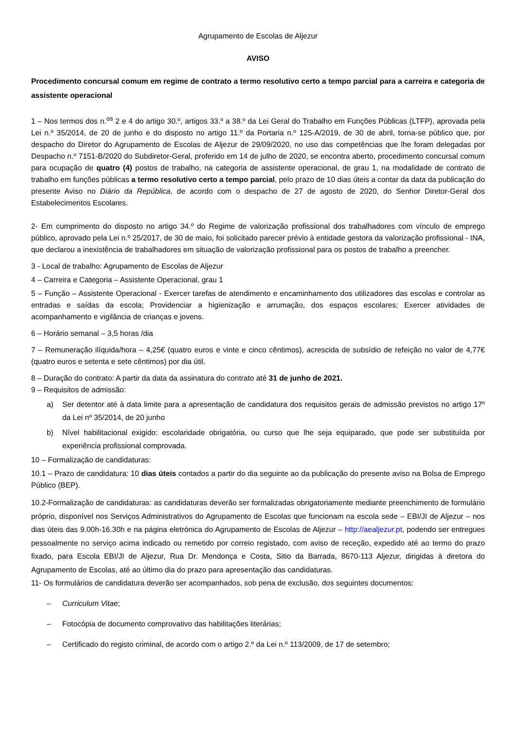Agrupamento de Escolas de Aljezur
AVISO
Procedimento concursal comum em regime de contrato a termo resolutivo certo a tempo parcial para a carreira e categoria de assistente operacional
1 – Nos termos dos n.<sup>os</sup> 2 e 4 do artigo 30.º, artigos 33.º a 38.º da Lei Geral do Trabalho em Funções Públicas (LTFP), aprovada pela Lei n.º 35/2014, de 20 de junho e do disposto no artigo 11.º da Portaria n.º 125-A/2019, de 30 de abril, torna-se público que, por despacho do Diretor do Agrupamento de Escolas de Aljezur de 29/09/2020, no uso das competências que lhe foram delegadas por Despacho n.º 7151-B/2020 do Subdiretor-Geral, proferido em 14 de julho de 2020, se encontra aberto, procedimento concursal comum para ocupação de quatro (4) postos de trabalho, na categoria de assistente operacional, de grau 1, na modalidade de contrato de trabalho em funções públicas a termo resolutivo certo a tempo parcial, pelo prazo de 10 dias úteis a contar da data da publicação do presente Aviso no Diário da República, de acordo com o despacho de 27 de agosto de 2020, do Senhor Diretor-Geral dos Estabelecimentos Escolares.
2- Em cumprimento do disposto no artigo 34.º do Regime de valorização profissional dos trabalhadores com vínculo de emprego público, aprovado pela Lei n.º 25/2017, de 30 de maio, foi solicitado parecer prévio à entidade gestora da valorização profissional - INA, que declarou a inexistência de trabalhadores em situação de valorização profissional para os postos de trabalho a preencher.
3 - Local de trabalho: Agrupamento de Escolas de Aljezur
4 – Carreira e Categoria – Assistente Operacional, grau 1
5 – Função – Assistente Operacional - Exercer tarefas de atendimento e encaminhamento dos utilizadores das escolas e controlar as entradas e saídas da escola; Providenciar a higienização e arrumação, dos espaços escolares; Exercer atividades de acompanhamento e vigilância de crianças e jovens.
6 – Horário semanal – 3,5 horas /dia
7 – Remuneração ilíquida/hora – 4,25€ (quatro euros e vinte e cinco cêntimos), acrescida de subsídio de refeição no valor de 4,77€ (quatro euros e setenta e sete cêntimos) por dia útil.
8 – Duração do contrato: A partir da data da assinatura do contrato até 31 de junho de 2021.
9 – Requisitos de admissão:
a) Ser detentor até à data limite para a apresentação de candidatura dos requisitos gerais de admissão previstos no artigo 17º da Lei nº 35/2014, de 20 junho
b) Nível habilitacional exigido: escolaridade obrigatória, ou curso que lhe seja equiparado, que pode ser substituída por experiência profissional comprovada.
10 – Formalização de candidaturas:
10.1 – Prazo de candidatura: 10 dias úteis contados a partir do dia seguinte ao da publicação do presente aviso na Bolsa de Emprego Público (BEP).
10.2-Formalização de candidaturas: as candidaturas deverão ser formalizadas obrigatoriamente mediante preenchimento de formulário próprio, disponível nos Serviços Administrativos do Agrupamento de Escolas que funcionam na escola sede – EBI/JI de Aljezur – nos dias úteis das 9.00h-16.30h e na página eletrónica do Agrupamento de Escolas de Aljezur – http://aealjezur.pt, podendo ser entregues pessoalmente no serviço acima indicado ou remetido por correio registado, com aviso de receção, expedido até ao termo do prazo fixado, para Escola EBI/JI de Aljezur, Rua Dr. Mendonça e Costa, Sitio da Barrada, 8670-113 Aljezur, dirigidas à diretora do Agrupamento de Escolas, até ao último dia do prazo para apresentação das candidaturas.
11- Os formulários de candidatura deverão ser acompanhados, sob pena de exclusão, dos seguintes documentos:
– Curriculum Vitae;
– Fotocópia de documento comprovativo das habilitações literárias;
– Certificado do registo criminal, de acordo com o artigo 2.º da Lei n.º 113/2009, de 17 de setembro;